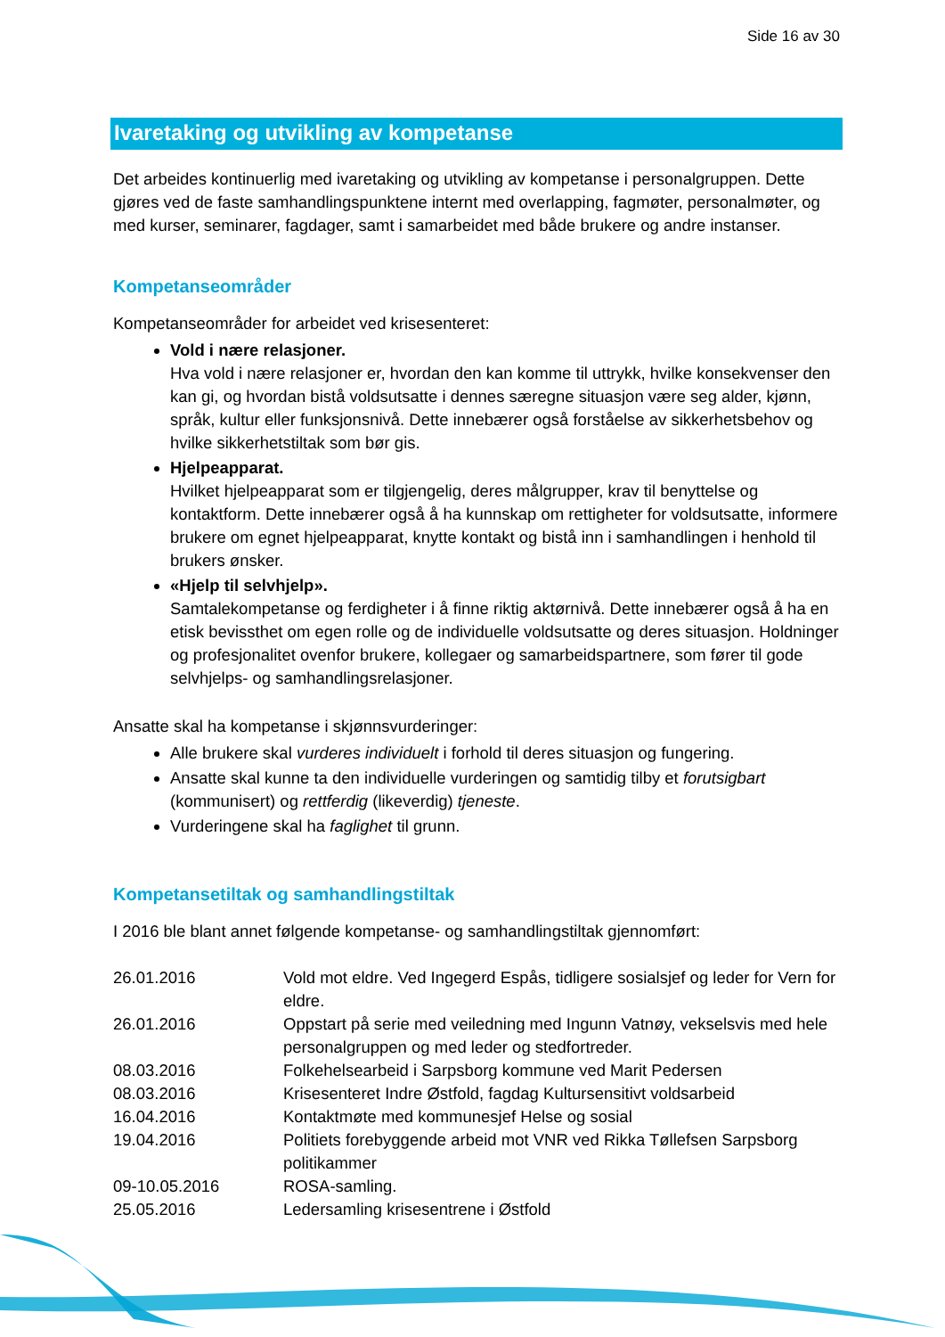Side 16 av 30
Ivaretaking og utvikling av kompetanse
Det arbeides kontinuerlig med ivaretaking og utvikling av kompetanse i personalgruppen. Dette gjøres ved de faste samhandlingspunktene internt med overlapping, fagmøter, personalmøter, og med kurser, seminarer, fagdager, samt i samarbeidet med både brukere og andre instanser.
Kompetanseområder
Kompetanseområder for arbeidet ved krisesenteret:
Vold i nære relasjoner.
Hva vold i nære relasjoner er, hvordan den kan komme til uttrykk, hvilke konsekvenser den kan gi, og hvordan bistå voldsutsatte i dennes særegne situasjon være seg alder, kjønn, språk, kultur eller funksjonsnivå. Dette innebærer også forståelse av sikkerhetsbehov og hvilke sikkerhetstiltak som bør gis.
Hjelpeapparat.
Hvilket hjelpeapparat som er tilgjengelig, deres målgrupper, krav til benyttelse og kontaktform. Dette innebærer også å ha kunnskap om rettigheter for voldsutsatte, informere brukere om egnet hjelpeapparat, knytte kontakt og bistå inn i samhandlingen i henhold til brukers ønsker.
«Hjelp til selvhjelp».
Samtalekompetanse og ferdigheter i å finne riktig aktørnivå. Dette innebærer også å ha en etisk bevissthet om egen rolle og de individuelle voldsutsatte og deres situasjon. Holdninger og profesjonalitet ovenfor brukere, kollegaer og samarbeidspartnere, som fører til gode selvhjelps- og samhandlingsrelasjoner.
Ansatte skal ha kompetanse i skjønnsvurderinger:
Alle brukere skal vurderes individuelt i forhold til deres situasjon og fungering.
Ansatte skal kunne ta den individuelle vurderingen og samtidig tilby et forutsigbart (kommunisert) og rettferdig (likeverdig) tjeneste.
Vurderingene skal ha faglighet til grunn.
Kompetansetiltak og samhandlingstiltak
I 2016 ble blant annet følgende kompetanse- og samhandlingstiltak gjennomført:
| 26.01.2016 | Vold mot eldre. Ved Ingegerd Espås, tidligere sosialsjef og leder for Vern for eldre. |
| 26.01.2016 | Oppstart på serie med veiledning med Ingunn Vatnøy, vekselsvis med hele personalgruppen og med leder og stedfortreder. |
| 08.03.2016 | Folkehelsearbeid i Sarpsborg kommune ved Marit Pedersen |
| 08.03.2016 | Krisesenteret Indre Østfold, fagdag Kultursensitivt voldsarbeid |
| 16.04.2016 | Kontaktmøte med kommunesjef Helse og sosial |
| 19.04.2016 | Politiets forebyggende arbeid mot VNR ved Rikka Tøllefsen Sarpsborg politikammer |
| 09-10.05.2016 | ROSA-samling. |
| 25.05.2016 | Ledersamling krisesentrene i Østfold |